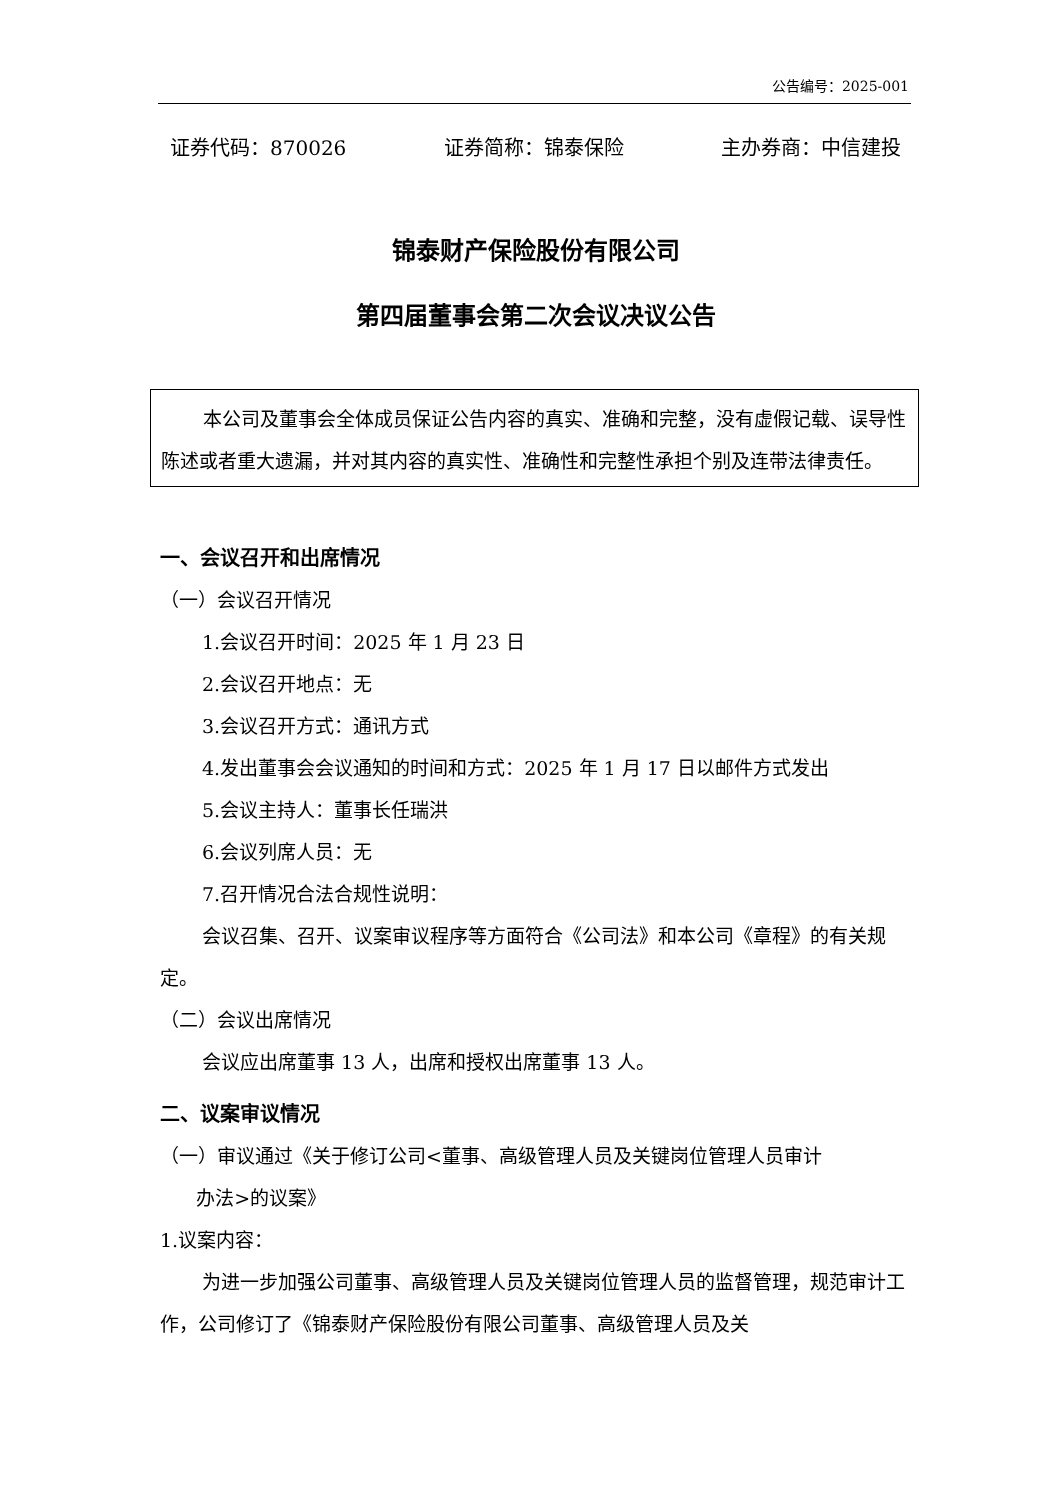公告编号：2025-001
证券代码：870026 证券简称：锦泰保险 主办券商：中信建投
锦泰财产保险股份有限公司
第四届董事会第二次会议决议公告
本公司及董事会全体成员保证公告内容的真实、准确和完整，没有虚假记载、误导性陈述或者重大遗漏，并对其内容的真实性、准确性和完整性承担个别及连带法律责任。
一、会议召开和出席情况
（一）会议召开情况
1.会议召开时间：2025 年 1 月 23 日
2.会议召开地点：无
3.会议召开方式：通讯方式
4.发出董事会会议通知的时间和方式：2025 年 1 月 17 日以邮件方式发出
5.会议主持人：董事长任瑞洪
6.会议列席人员：无
7.召开情况合法合规性说明：
会议召集、召开、议案审议程序等方面符合《公司法》和本公司《章程》的有关规定。
（二）会议出席情况
会议应出席董事 13 人，出席和授权出席董事 13 人。
二、议案审议情况
（一）审议通过《关于修订公司<董事、高级管理人员及关键岗位管理人员审计
办法>的议案》
1.议案内容：
为进一步加强公司董事、高级管理人员及关键岗位管理人员的监督管理，规范审计工作，公司修订了《锦泰财产保险股份有限公司董事、高级管理人员及关